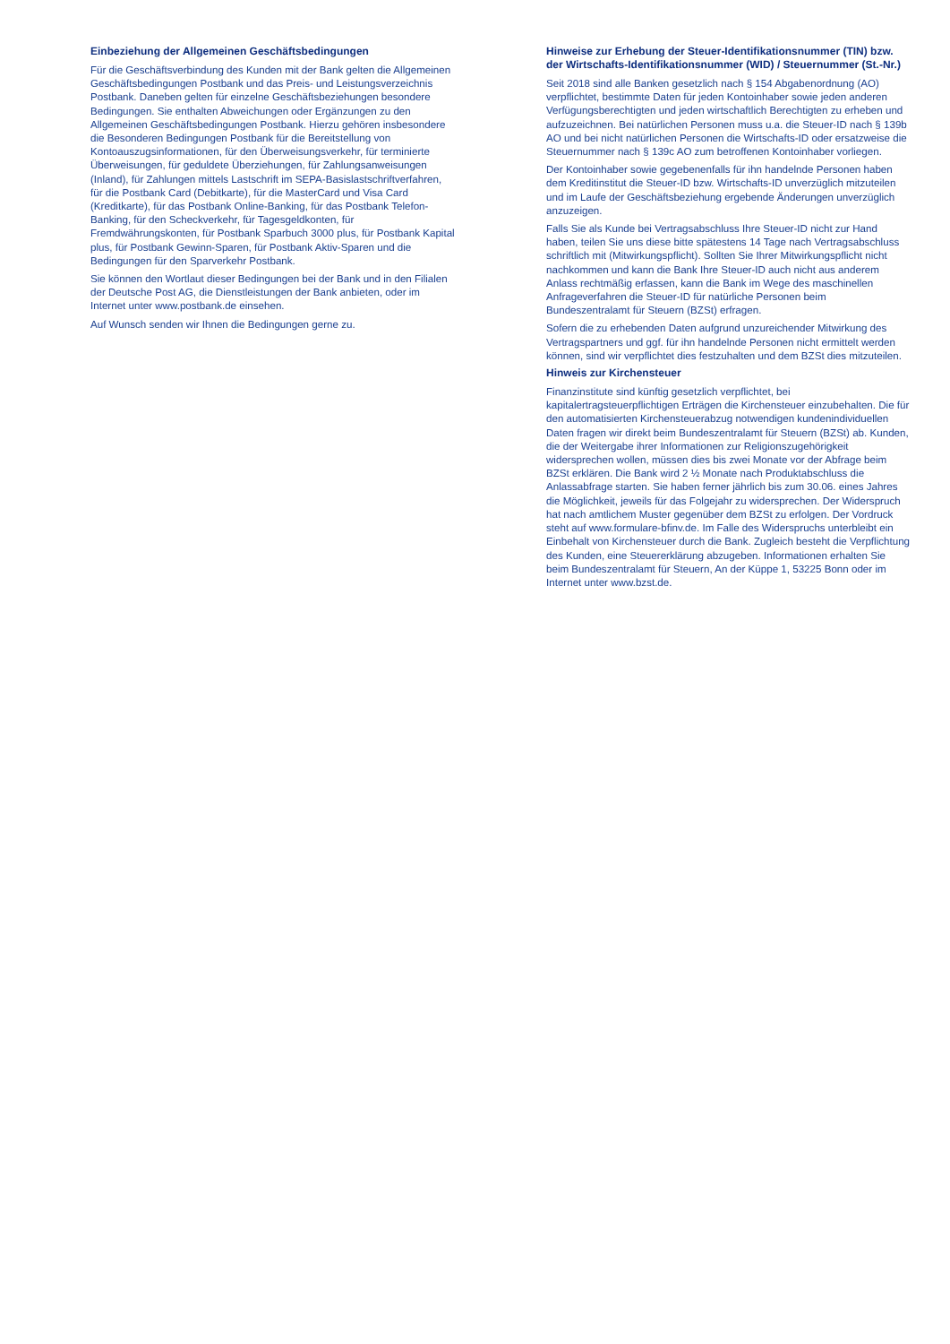Einbeziehung der Allgemeinen Geschäftsbedingungen
Für die Geschäftsverbindung des Kunden mit der Bank gelten die Allgemeinen Geschäftsbedingungen Postbank und das Preis- und Leistungsverzeichnis Postbank. Daneben gelten für einzelne Geschäftsbeziehungen besondere Bedingungen. Sie enthalten Abweichungen oder Ergänzungen zu den Allgemeinen Geschäftsbedingungen Postbank. Hierzu gehören insbesondere die Besonderen Bedingungen Postbank für die Bereitstellung von Kontoauszugsinformationen, für den Überweisungsverkehr, für terminierte Überweisungen, für geduldete Überziehungen, für Zahlungsanweisungen (Inland), für Zahlungen mittels Lastschrift im SEPA-Basislastschriftverfahren, für die Postbank Card (Debitkarte), für die MasterCard und Visa Card (Kreditkarte), für das Postbank Online-Banking, für das Postbank Telefon-Banking, für den Scheckverkehr, für Tagesgeldkonten, für Fremdwährungskonten, für Postbank Sparbuch 3000 plus, für Postbank Kapital plus, für Postbank Gewinn-Sparen, für Postbank Aktiv-Sparen und die Bedingungen für den Sparverkehr Postbank.
Sie können den Wortlaut dieser Bedingungen bei der Bank und in den Filialen der Deutsche Post AG, die Dienstleistungen der Bank anbieten, oder im Internet unter www.postbank.de einsehen.
Auf Wunsch senden wir Ihnen die Bedingungen gerne zu.
Hinweise zur Erhebung der Steuer-Identifikationsnummer (TIN) bzw. der Wirtschafts-Identifikationsnummer (WID) / Steuernummer (St.-Nr.)
Seit 2018 sind alle Banken gesetzlich nach § 154 Abgabenordnung (AO) verpflichtet, bestimmte Daten für jeden Kontoinhaber sowie jeden anderen Verfügungsberechtigten und jeden wirtschaftlich Berechtigten zu erheben und aufzuzeichnen. Bei natürlichen Personen muss u.a. die Steuer-ID nach § 139b AO und bei nicht natürlichen Personen die Wirtschafts-ID oder ersatzweise die Steuernummer nach § 139c AO zum betroffenen Kontoinhaber vorliegen.
Der Kontoinhaber sowie gegebenenfalls für ihn handelnde Personen haben dem Kreditinstitut die Steuer-ID bzw. Wirtschafts-ID unverzüglich mitzuteilen und im Laufe der Geschäftsbeziehung ergebende Änderungen unverzüglich anzuzeigen.
Falls Sie als Kunde bei Vertragsabschluss Ihre Steuer-ID nicht zur Hand haben, teilen Sie uns diese bitte spätestens 14 Tage nach Vertragsabschluss schriftlich mit (Mitwirkungspflicht). Sollten Sie Ihrer Mitwirkungspflicht nicht nachkommen und kann die Bank Ihre Steuer-ID auch nicht aus anderem Anlass rechtmäßig erfassen, kann die Bank im Wege des maschinellen Anfrageverfahren die Steuer-ID für natürliche Personen beim Bundeszentralamt für Steuern (BZSt) erfragen.
Sofern die zu erhebenden Daten aufgrund unzureichender Mitwirkung des Vertragspartners und ggf. für ihn handelnde Personen nicht ermittelt werden können, sind wir verpflichtet dies festzuhalten und dem BZSt dies mitzuteilen.
Hinweis zur Kirchensteuer
Finanzinstitute sind künftig gesetzlich verpflichtet, bei kapitalertragsteuerpflichtigen Erträgen die Kirchensteuer einzubehalten. Die für den automatisierten Kirchensteuerabzug notwendigen kundenindividuellen Daten fragen wir direkt beim Bundeszentralamt für Steuern (BZSt) ab. Kunden, die der Weitergabe ihrer Informationen zur Religionszugehörigkeit widersprechen wollen, müssen dies bis zwei Monate vor der Abfrage beim BZSt erklären. Die Bank wird 2 ½ Monate nach Produktabschluss die Anlassabfrage starten. Sie haben ferner jährlich bis zum 30.06. eines Jahres die Möglichkeit, jeweils für das Folgejahr zu widersprechen. Der Widerspruch hat nach amtlichem Muster gegenüber dem BZSt zu erfolgen. Der Vordruck steht auf www.formulare-bfinv.de. Im Falle des Widerspruchs unterbleibt ein Einbehalt von Kirchensteuer durch die Bank. Zugleich besteht die Verpflichtung des Kunden, eine Steuererklärung abzugeben. Informationen erhalten Sie beim Bundeszentralamt für Steuern, An der Küppe 1, 53225 Bonn oder im Internet unter www.bzst.de.